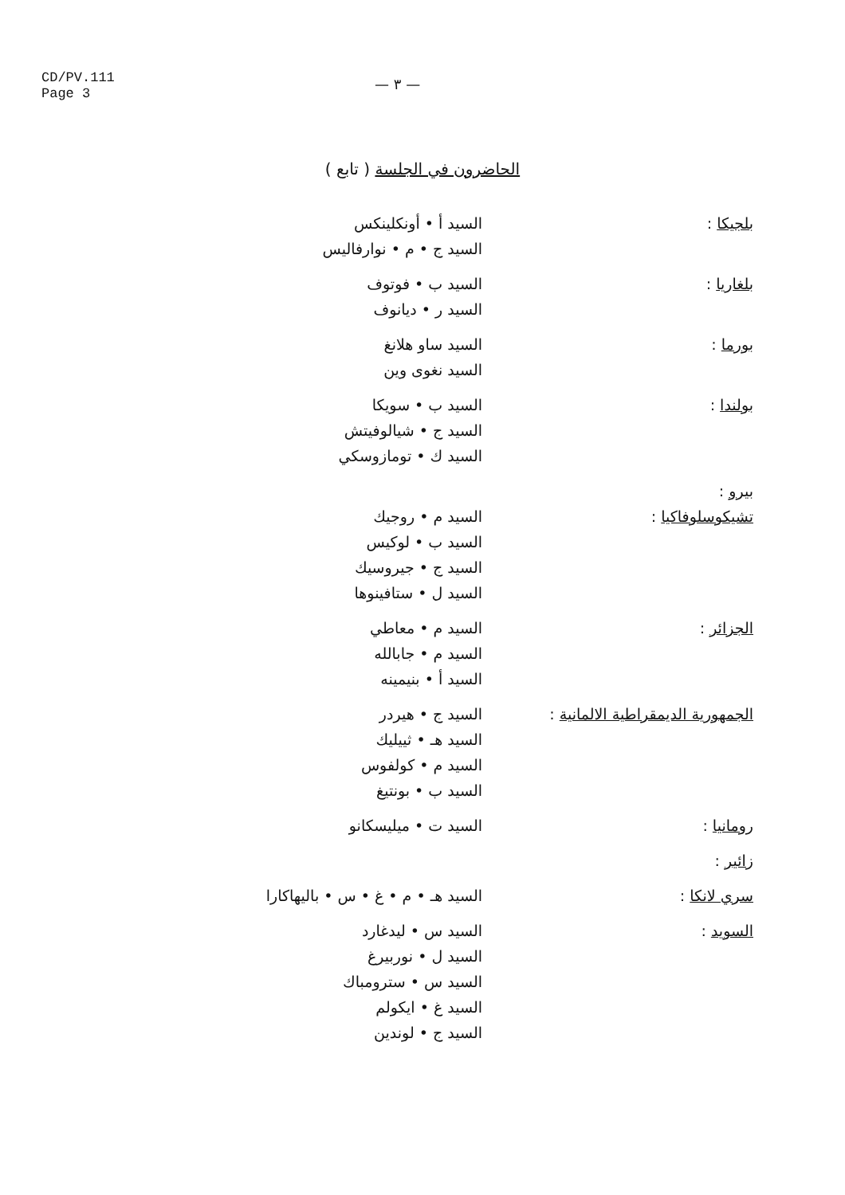CD/PV.111
Page 3
— ٣ —
الحاضرون في الجلسة ( تابع )
| بلجيكا : | السيد أ • أونكلينكس السيد ج • م • نوارفاليس |
| بلغاريا : | السيد ب • فوتوف السيد ر • ديانوف |
| بورما : | السيد ساو هلانغ السيد نغوى وين |
| بولندا : | السيد ب • سويكا السيد ج • شيالوفيتش السيد ك • تومازوسكي |
| بيرو : | |
| تشيكوسلوفاكيا : | السيد م • روجيك السيد ب • لوكيس السيد ج • جيروسيك السيد ل • ستافينوها |
| الجزائر : | السيد م • معاطي السيد م • جابالله السيد أ • بنيمينه |
| الجمهورية الديمقراطية الالمانية : | السيد ج • هيردر السيد هـ • ثييليك السيد م • كولفوس السيد ب • بونتيغ |
| رومانيا : | السيد ت • ميليسكانو |
| زائير : | |
| سري لانكا : | السيد هـ • م • غ • س • باليهاكارا |
| السويد : | السيد س • ليدغارد السيد ل • نوربيرغ السيد س • سترومباك السيد غ • ايكولم السيد ج • لوندين |